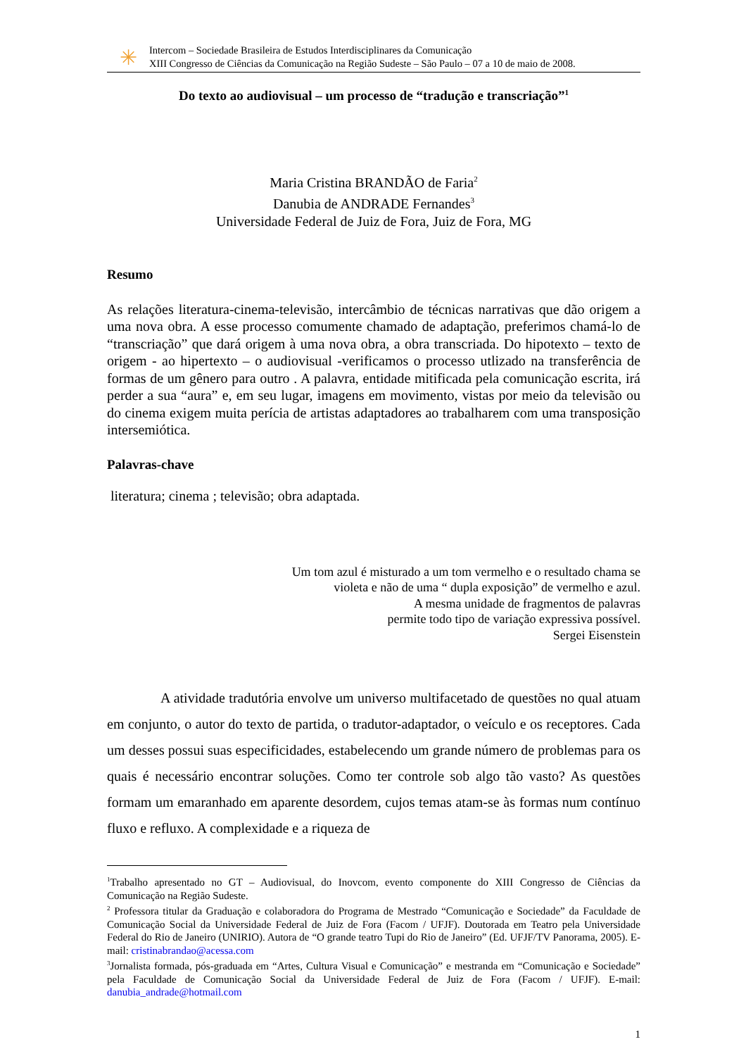✳
Intercom – Sociedade Brasileira de Estudos Interdisciplinares da Comunicação
XIII Congresso de Ciências da Comunicação na Região Sudeste – São Paulo – 07 a 10 de maio de 2008.
Do texto ao audiovisual – um processo de “tradução e transcriação”<sup>1</sup>
Maria Cristina BRANDÃO de Faria<sup>2</sup>
Danubia de ANDRADE Fernandes<sup>3</sup>
Universidade Federal de Juiz de Fora, Juiz de Fora, MG
Resumo
As relações literatura-cinema-televisão, intercâmbio de técnicas narrativas que dão origem a uma nova obra. A esse processo comumente chamado de adaptação, preferimos chamá-lo de “transcriação” que dará origem à uma nova obra, a obra transcriada. Do hipotexto – texto de origem - ao hipertexto – o audiovisual -verificamos o processo utlizado na transferência de formas de um gênero para outro . A palavra, entidade mitificada pela comunicação escrita, irá perder a sua “aura” e, em seu lugar, imagens em movimento, vistas por meio da televisão ou do cinema exigem muita perícia de artistas adaptadores ao trabalharem com uma transposição intersemiótica.
Palavras-chave
literatura; cinema ; televisão; obra adaptada.
Um tom azul é misturado a um tom vermelho e o resultado chama se
violeta e não de uma “ dupla exposição” de vermelho e azul.
A mesma unidade de fragmentos de palavras
permite todo tipo de variação expressiva possível.
Sergei Eisenstein
A atividade tradutória envolve um universo multifacetado de questões no qual atuam em conjunto, o autor do texto de partida, o tradutor-adaptador, o veículo e os receptores. Cada um desses possui suas especificidades, estabelecendo um grande número de problemas para os quais é necessário encontrar soluções. Como ter controle sob algo tão vasto? As questões formam um emaranhado em aparente desordem, cujos temas atam-se às formas num contínuo fluxo e refluxo. A complexidade e a riqueza de
<sup>1</sup> Trabalho apresentado no GT – Audiovisual, do Inovcom, evento componente do XIII Congresso de Ciências da Comunicação na Região Sudeste.
<sup>2</sup> Professora titular da Graduação e colaboradora do Programa de Mestrado “Comunicação e Sociedade” da Faculdade de Comunicação Social da Universidade Federal de Juiz de Fora (Facom / UFJF). Doutorada em Teatro pela Universidade Federal do Rio de Janeiro (UNIRIO). Autora de “O grande teatro Tupi do Rio de Janeiro” (Ed. UFJF/TV Panorama, 2005). E-mail: cristinabrandao@acessa.com
<sup>3</sup> Jornalista formada, pós-graduada em “Artes, Cultura Visual e Comunicação” e mestranda em “Comunicação e Sociedade” pela Faculdade de Comunicação Social da Universidade Federal de Juiz de Fora (Facom / UFJF). E-mail: danubia_andrade@hotmail.com
1